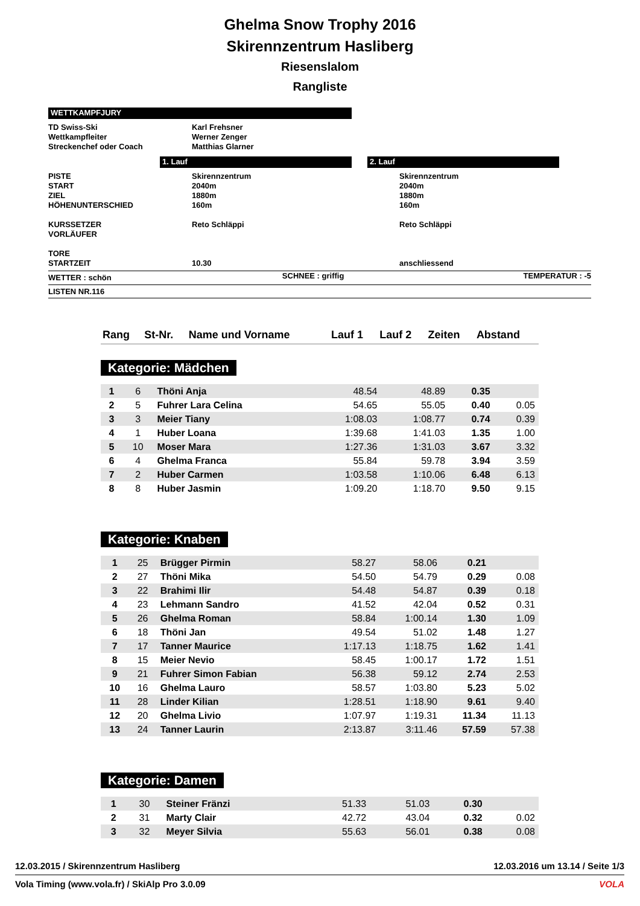Ghelma Snow Trophy 2016
Skirennzentrum Hasliberg
Riesenslalom
Rangliste
WETTKAMPFJURY
| TD Swiss-Ski Wettkampfleiter Streckenchef oder Coach | Karl Frehsner Werner Zenger Matthias Glarner |
| | 1. Lauf | | 2. Lauf | |
| PISTE START ZIEL HÖHENUNTERSCHIED KURSSETZER VORLÄUFER TORE STARTZEIT | Skirennzentrum 2040m 1880m 160m Reto Schläppi 10.30 | Skirennzentrum 2040m 1880m 160m Reto Schläppi anschliessend |
| WETTER : schön | SCHNEE : griffig | TEMPERATUR : -5 |
LISTEN NR.116
| Rang | St-Nr. | Name und Vorname | Lauf 1 | Lauf 2 | Zeiten | Abstand |
| --- | --- | --- | --- | --- | --- | --- |
Kategorie: Mädchen
| 1 | 6 | Thöni Anja | 48.54 | 48.89 | 0.35 | |
| 2 | 5 | Fuhrer Lara Celina | 54.65 | 55.05 | 0.40 | 0.05 |
| 3 | 3 | Meier Tiany | 1:08.03 | 1:08.77 | 0.74 | 0.39 |
| 4 | 1 | Huber Loana | 1:39.68 | 1:41.03 | 1.35 | 1.00 |
| 5 | 10 | Moser Mara | 1:27.36 | 1:31.03 | 3.67 | 3.32 |
| 6 | 4 | Ghelma Franca | 55.84 | 59.78 | 3.94 | 3.59 |
| 7 | 2 | Huber Carmen | 1:03.58 | 1:10.06 | 6.48 | 6.13 |
| 8 | 8 | Huber Jasmin | 1:09.20 | 1:18.70 | 9.50 | 9.15 |
Kategorie: Knaben
| 1 | 25 | Brügger Pirmin | 58.27 | 58.06 | 0.21 | |
| 2 | 27 | Thöni Mika | 54.50 | 54.79 | 0.29 | 0.08 |
| 3 | 22 | Brahimi Ilir | 54.48 | 54.87 | 0.39 | 0.18 |
| 4 | 23 | Lehmann Sandro | 41.52 | 42.04 | 0.52 | 0.31 |
| 5 | 26 | Ghelma Roman | 58.84 | 1:00.14 | 1.30 | 1.09 |
| 6 | 18 | Thöni Jan | 49.54 | 51.02 | 1.48 | 1.27 |
| 7 | 17 | Tanner Maurice | 1:17.13 | 1:18.75 | 1.62 | 1.41 |
| 8 | 15 | Meier Nevio | 58.45 | 1:00.17 | 1.72 | 1.51 |
| 9 | 21 | Fuhrer Simon Fabian | 56.38 | 59.12 | 2.74 | 2.53 |
| 10 | 16 | Ghelma Lauro | 58.57 | 1:03.80 | 5.23 | 5.02 |
| 11 | 28 | Linder Kilian | 1:28.51 | 1:18.90 | 9.61 | 9.40 |
| 12 | 20 | Ghelma Livio | 1:07.97 | 1:19.31 | 11.34 | 11.13 |
| 13 | 24 | Tanner Laurin | 2:13.87 | 3:11.46 | 57.59 | 57.38 |
Kategorie: Damen
| 1 | 30 | Steiner Fränzi | 51.33 | 51.03 | 0.30 | |
| 2 | 31 | Marty Clair | 42.72 | 43.04 | 0.32 | 0.02 |
| 3 | 32 | Meyer Silvia | 55.63 | 56.01 | 0.38 | 0.08 |
12.03.2015 / Skirennzentrum Hasliberg 12.03.2016 um 13.14 / Seite 1/3
Vola Timing (www.vola.fr) / SkiAlp Pro 3.0.09 VOLA